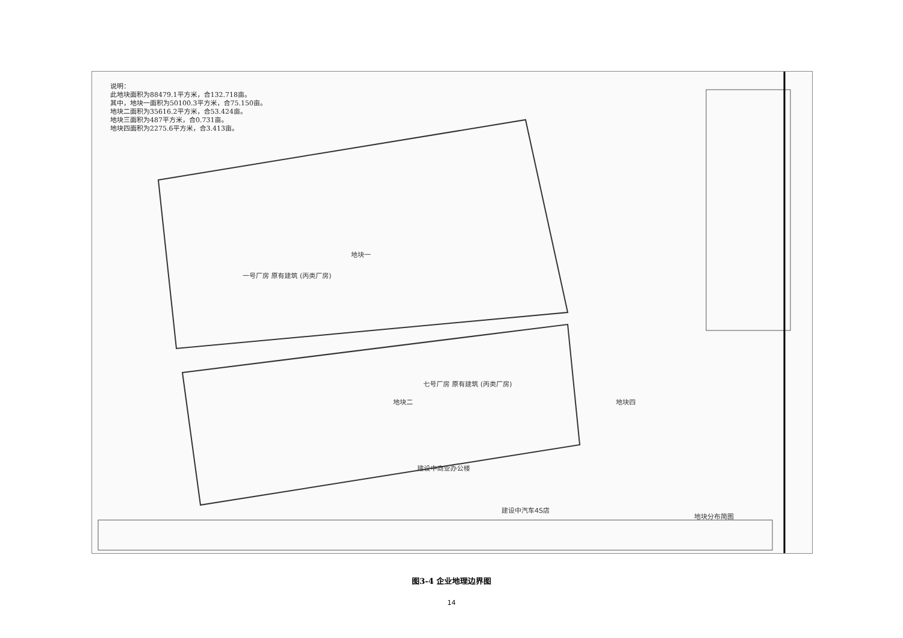说明：
此地块面积为88479.1平方米，合132.718亩。
其中，地块一面积为50100.3平方米，合75.150亩。
地块二面积为35616.2平方米，合53.424亩。
地块三面积为487平方米，合0.731亩。
地块四面积为2275.6平方米，合3.413亩。
地块一
一号厂房 原有建筑 (丙类厂房)
七号厂房 原有建筑 (丙类厂房)
地块二 地块四
建设中商业办公楼
建设中汽车4S店
地块分布简图
图3-4 企业地理边界图
14